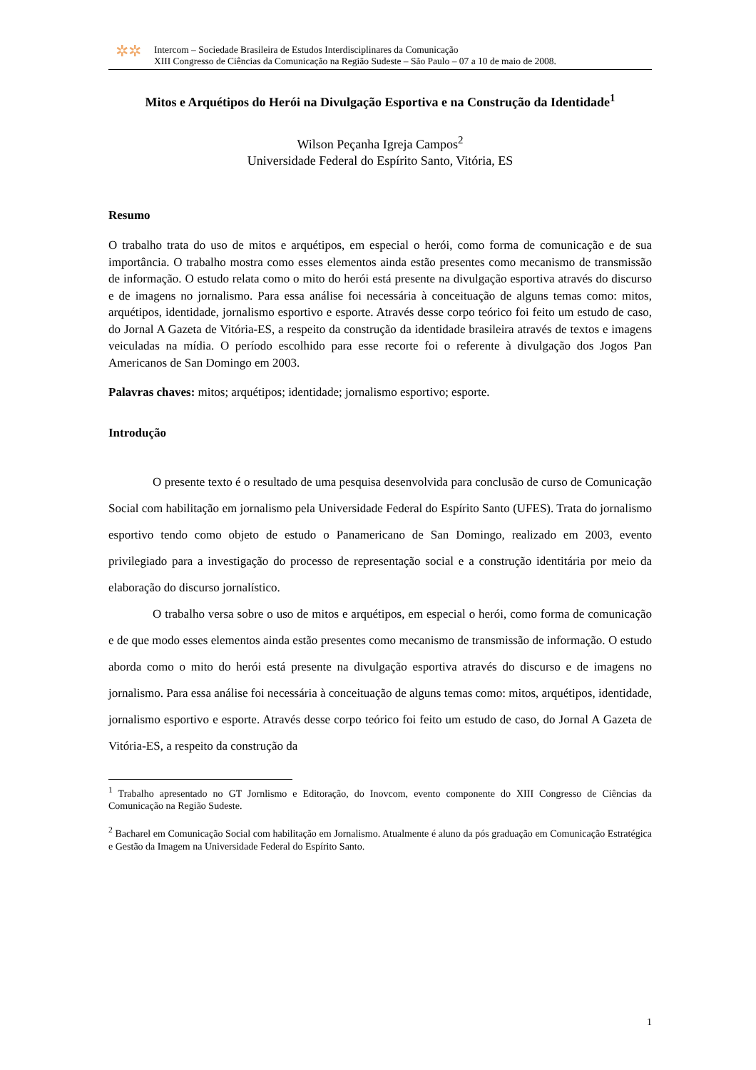✲✲
Intercom – Sociedade Brasileira de Estudos Interdisciplinares da Comunicação
XIII Congresso de Ciências da Comunicação na Região Sudeste – São Paulo – 07 a 10 de maio de 2008.
Mitos e Arquétipos do Herói na Divulgação Esportiva e na Construção da Identidade<sup>1</sup>
Wilson Peçanha Igreja Campos<sup>2</sup>
Universidade Federal do Espírito Santo, Vitória, ES
Resumo
O trabalho trata do uso de mitos e arquétipos, em especial o herói, como forma de comunicação e de sua importância. O trabalho mostra como esses elementos ainda estão presentes como mecanismo de transmissão de informação. O estudo relata como o mito do herói está presente na divulgação esportiva através do discurso e de imagens no jornalismo. Para essa análise foi necessária à conceituação de alguns temas como: mitos, arquétipos, identidade, jornalismo esportivo e esporte. Através desse corpo teórico foi feito um estudo de caso, do Jornal A Gazeta de Vitória-ES, a respeito da construção da identidade brasileira através de textos e imagens veiculadas na mídia. O período escolhido para esse recorte foi o referente à divulgação dos Jogos Pan Americanos de San Domingo em 2003.
Palavras chaves: mitos; arquétipos; identidade; jornalismo esportivo; esporte.
Introdução
O presente texto é o resultado de uma pesquisa desenvolvida para conclusão de curso de Comunicação Social com habilitação em jornalismo pela Universidade Federal do Espírito Santo (UFES). Trata do jornalismo esportivo tendo como objeto de estudo o Panamericano de San Domingo, realizado em 2003, evento privilegiado para a investigação do processo de representação social e a construção identitária por meio da elaboração do discurso jornalístico.
O trabalho versa sobre o uso de mitos e arquétipos, em especial o herói, como forma de comunicação e de que modo esses elementos ainda estão presentes como mecanismo de transmissão de informação. O estudo aborda como o mito do herói está presente na divulgação esportiva através do discurso e de imagens no jornalismo. Para essa análise foi necessária à conceituação de alguns temas como: mitos, arquétipos, identidade, jornalismo esportivo e esporte. Através desse corpo teórico foi feito um estudo de caso, do Jornal A Gazeta de Vitória-ES, a respeito da construção da
<sup>1</sup> Trabalho apresentado no GT Jornlismo e Editoração, do Inovcom, evento componente do XIII Congresso de Ciências da Comunicação na Região Sudeste.
<sup>2</sup> Bacharel em Comunicação Social com habilitação em Jornalismo. Atualmente é aluno da pós graduação em Comunicação Estratégica e Gestão da Imagem na Universidade Federal do Espírito Santo.
1